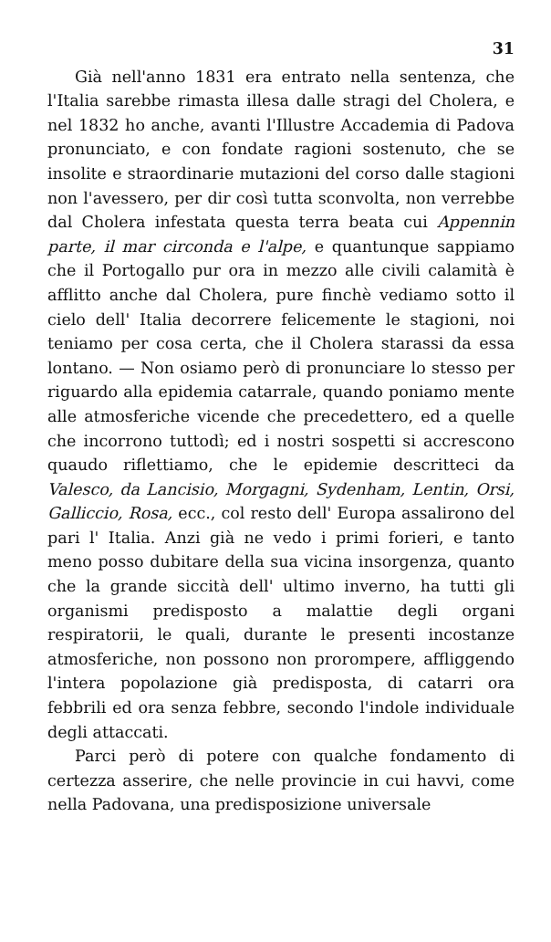31
Già nell'anno 1831 era entrato nella sentenza, che l'Italia sarebbe rimasta illesa dalle stragi del Cholera, e nel 1832 ho anche, avanti l'Illustre Accademia di Padova pronunciato, e con fondate ragioni sostenuto, che se insolite e straordinarie mutazioni del corso dalle stagioni non l'avessero, per dir così tutta sconvolta, non verrebbe dal Cholera infestata questa terra beata cui Appennin parte, il mar circonda e l'alpe, e quantunque sappiamo che il Portogallo pur ora in mezzo alle civili calamità è afflitto anche dal Cholera, pure finchè vediamo sotto il cielo dell' Italia decorrere felicemente le stagioni, noi teniamo per cosa certa, che il Cholera starassi da essa lontano. — Non osiamo però di pronunciare lo stesso per riguardo alla epidemia catarrale, quando poniamo mente alle atmosferiche vicende che precedettero, ed a quelle che incorrono tuttodì; ed i nostri sospetti si accrescono quaudo riflettiamo, che le epidemie descritteci da Valesco, da Lancisio, Morgagni, Sydenham, Lentin, Orsi, Galliccio, Rosa, ecc., col resto dell' Europa assalirono del pari l' Italia. Anzi già ne vedo i primi forieri, e tanto meno posso dubitare della sua vicina insorgenza, quanto che la grande siccità dell' ultimo inverno, ha tutti gli organismi predisposto a malattie degli organi respiratorii, le quali, durante le presenti incostanze atmosferiche, non possono non prorompere, affliggendo l'intera popolazione già predisposta, di catarri ora febbrili ed ora senza febbre, secondo l'indole individuale degli attaccati.
Parci però di potere con qualche fondamento di certezza asserire, che nelle provincie in cui havvi, come nella Padovana, una predisposizione universale